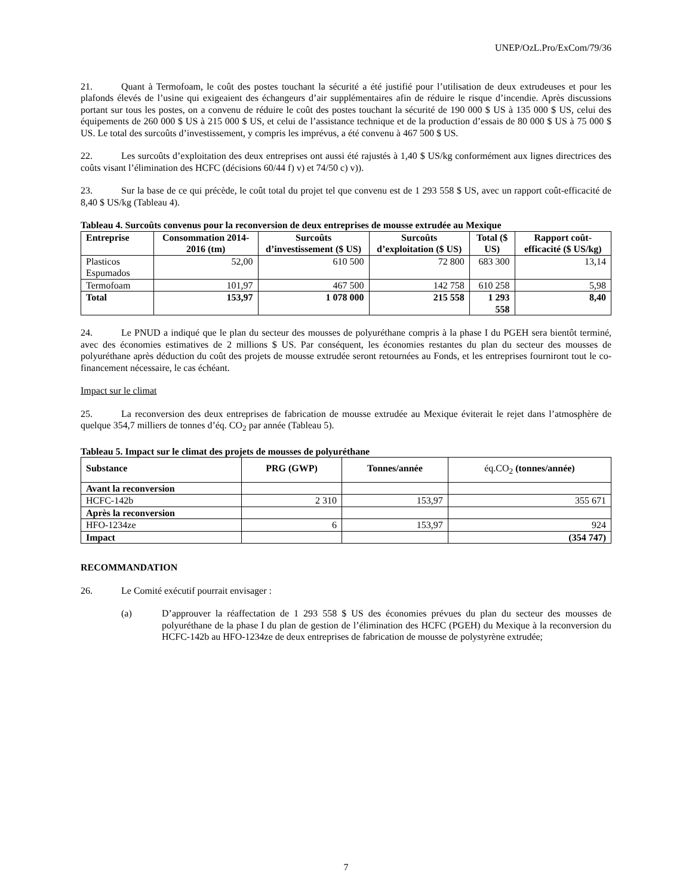UNEP/OzL.Pro/ExCom/79/36
21. Quant à Termofoam, le coût des postes touchant la sécurité a été justifié pour l’utilisation de deux extrudeuses et pour les plafonds élevés de l’usine qui exigeaient des échangeurs d’air supplémentaires afin de réduire le risque d’incendie. Après discussions portant sur tous les postes, on a convenu de réduire le coût des postes touchant la sécurité de 190 000 $ US à 135 000 $ US, celui des équipements de 260 000 $ US à 215 000 $ US, et celui de l’assistance technique et de la production d’essais de 80 000 $ US à 75 000 $ US. Le total des surcoûts d’investissement, y compris les imprévus, a été convenu à 467 500 $ US.
22. Les surcoûts d’exploitation des deux entreprises ont aussi été rajustés à 1,40 $ US/kg conformément aux lignes directrices des coûts visant l’élimination des HCFC (décisions 60/44 f) v) et 74/50 c) v)).
23. Sur la base de ce qui précède, le coût total du projet tel que convenu est de 1 293 558 $ US, avec un rapport coût-efficacité de 8,40 $ US/kg (Tableau 4).
Tableau 4. Surcoûts convenus pour la reconversion de deux entreprises de mousse extrudée au Mexique
| Entreprise | Consommation 2014-2016 (tm) | Surcoûts d’investissement ($ US) | Surcoûts d’exploitation ($ US) | Total ($ US) | Rapport coût-efficacité ($ US/kg) |
| --- | --- | --- | --- | --- | --- |
| Plasticos Espumados | 52,00 | 610 500 | 72 800 | 683 300 | 13,14 |
| Termofoam | 101,97 | 467 500 | 142 758 | 610 258 | 5,98 |
| Total | 153,97 | 1 078 000 | 215 558 | 1 293 558 | 8,40 |
24. Le PNUD a indiqué que le plan du secteur des mousses de polyuréthane compris à la phase I du PGEH sera bientôt terminé, avec des économies estimatives de 2 millions $ US. Par conséquent, les économies restantes du plan du secteur des mousses de polyuréthane après déduction du coût des projets de mousse extrudée seront retournées au Fonds, et les entreprises fourniront tout le co-financement nécessaire, le cas échéant.
Impact sur le climat
25. La reconversion des deux entreprises de fabrication de mousse extrudée au Mexique éviterait le rejet dans l’atmosphère de quelque 354,7 milliers de tonnes d’éq. CO<sub>2</sub> par année (Tableau 5).
Tableau 5. Impact sur le climat des projets de mousses de polyuréthane
| Substance | PRG (GWP) | Tonnes/année | éq.CO<sub>2</sub> (tonnes/année) |
| --- | --- | --- | --- |
| Avant la reconversion | | | |
| HCFC-142b | 2 310 | 153,97 | 355 671 |
| Après la reconversion | | | |
| HFO-1234ze | 6 | 153,97 | 924 |
| Impact | | | (354 747) |
RECOMMANDATION
26. Le Comité exécutif pourrait envisager :
(a) D’approuver la réaffectation de 1 293 558 $ US des économies prévues du plan du secteur des mousses de polyuréthane de la phase I du plan de gestion de l’élimination des HCFC (PGEH) du Mexique à la reconversion du HCFC-142b au HFO-1234ze de deux entreprises de fabrication de mousse de polystyrène extrudée;
7